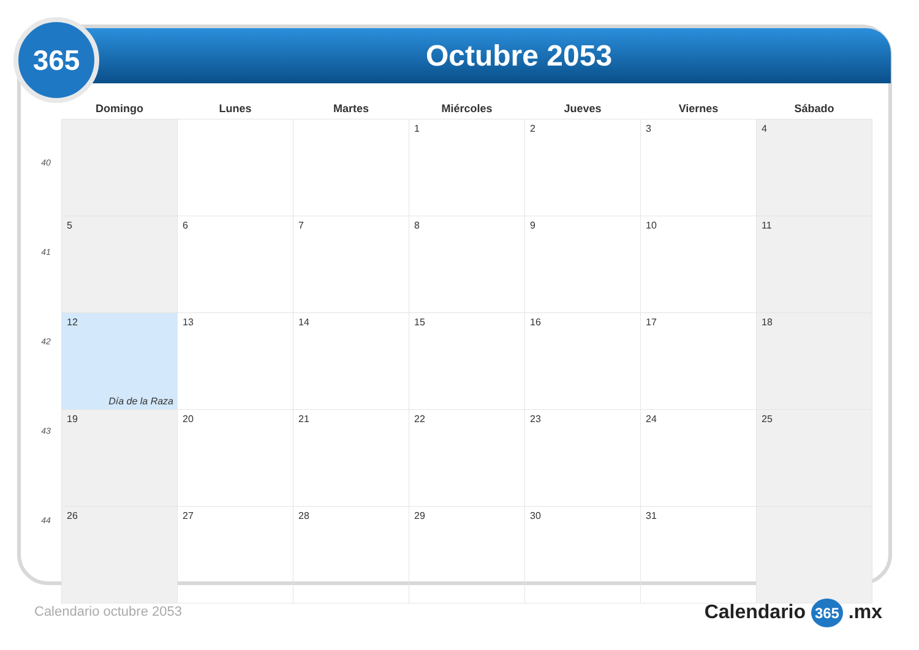Octubre 2053
365
40
41
42
43
44
| Domingo | Lunes | Martes | Miércoles | Jueves | Viernes | Sábado |
| --- | --- | --- | --- | --- | --- | --- |
| | | | 1 | 2 | 3 | 4 |
| 5 | 6 | 7 | 8 | 9 | 10 | 11 |
| 12 Día de la Raza | 13 | 14 | 15 | 16 | 17 | 18 |
| 19 | 20 | 21 | 22 | 23 | 24 | 25 |
| 26 | 27 | 28 | 29 | 30 | 31 | |
Calendario octubre 2053 Calendario 365 .mx